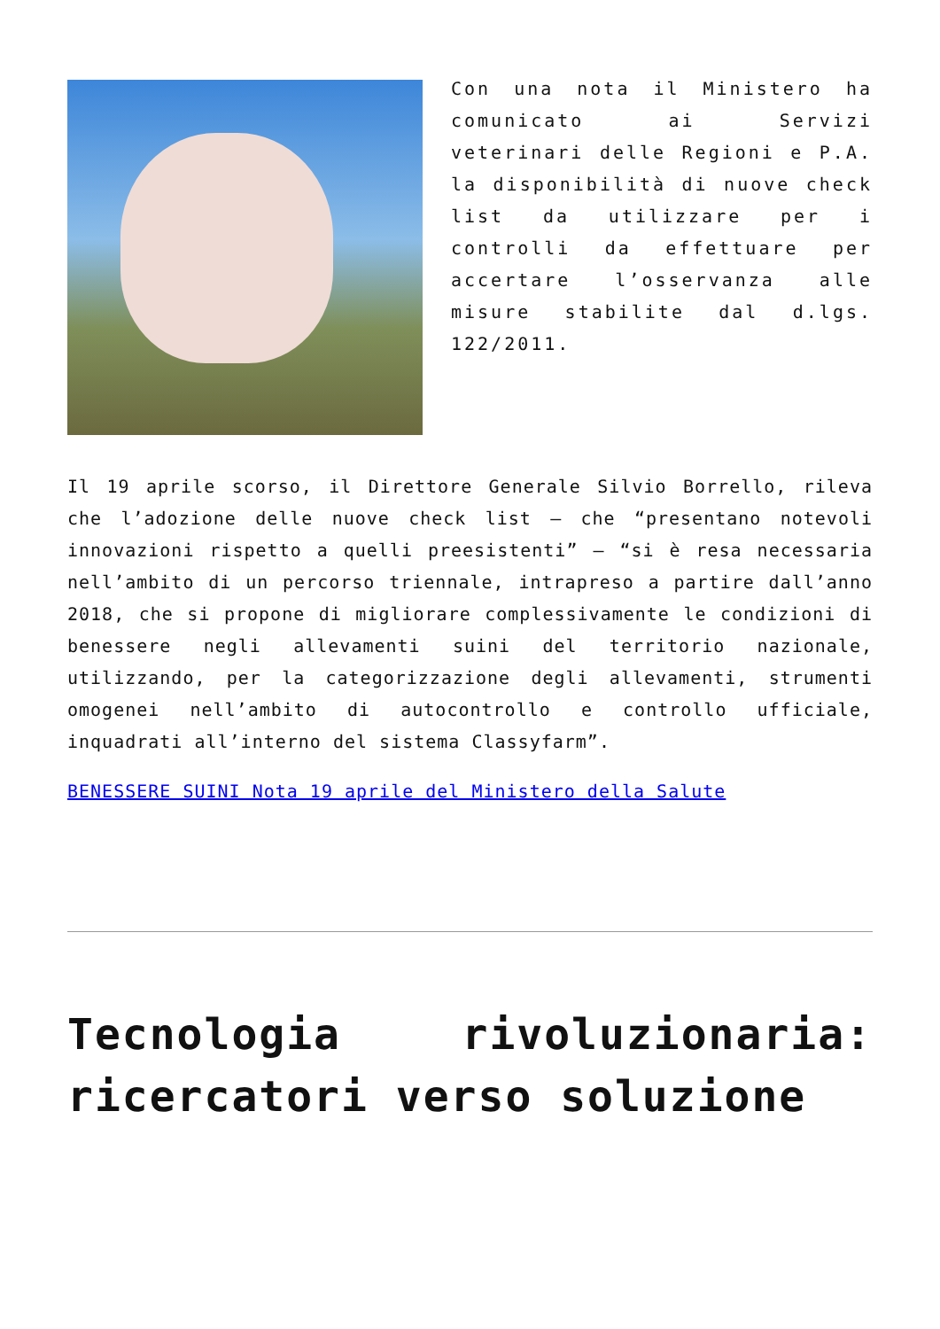Con una nota il Ministero ha comunicato ai Servizi veterinari delle Regioni e P.A. la disponibilità di nuove check list da utilizzare per i controlli da effettuare per accertare l’osservanza alle misure stabilite dal d.lgs. 122/2011.
Il 19 aprile scorso, il Direttore Generale Silvio Borrello, rileva che l’adozione delle nuove check list – che “presentano notevoli innovazioni rispetto a quelli preesistenti” – “si è resa necessaria nell’ambito di un percorso triennale, intrapreso a partire dall’anno 2018, che si propone di migliorare complessivamente le condizioni di benessere negli allevamenti suini del territorio nazionale, utilizzando, per la categorizzazione degli allevamenti, strumenti omogenei nell’ambito di autocontrollo e controllo ufficiale, inquadrati all’interno del sistema Classyfarm”.
BENESSERE SUINI Nota 19 aprile del Ministero della Salute
Tecnologia rivoluzionaria: ricercatori verso soluzione